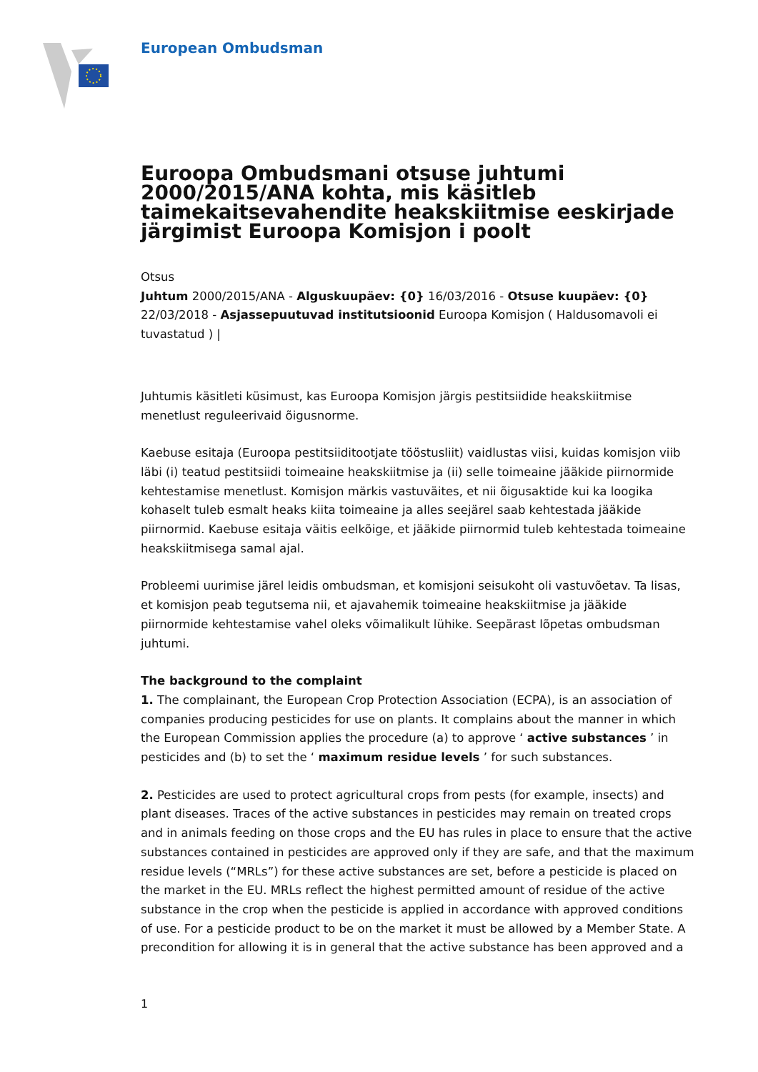European Ombudsman
Euroopa Ombudsmani otsuse juhtumi 2000/2015/ANA kohta, mis käsitleb taimekaitsevahendite heakskiitmise eeskirjade järgimist Euroopa Komisjon i poolt
Otsus
Juhtum 2000/2015/ANA - Alguskuupäev: {0} 16/03/2016 - Otsuse kuupäev: {0} 22/03/2018 - Asjassepuutuvad institutsioonid Euroopa Komisjon ( Haldusomavoli ei tuvastatud ) |
Juhtumis käsitleti küsimust, kas Euroopa Komisjon järgis pestitsiidide heakskiitmise menetlust reguleerivaid õigusnorme.
Kaebuse esitaja (Euroopa pestitsiiditootjate tööstusliit) vaidlustas viisi, kuidas komisjon viib läbi (i) teatud pestitsiidi toimeaine heakskiitmise ja (ii) selle toimeaine jääkide piirnormide kehtestamise menetlust. Komisjon märkis vastuväites, et nii õigusaktide kui ka loogika kohaselt tuleb esmalt heaks kiita toimeaine ja alles seejärel saab kehtestada jääkide piirnormid. Kaebuse esitaja väitis eelkõige, et jääkide piirnormid tuleb kehtestada toimeaine heakskiitmisega samal ajal.
Probleemi uurimise järel leidis ombudsman, et komisjoni seisukoht oli vastuvõetav. Ta lisas, et komisjon peab tegutsema nii, et ajavahemik toimeaine heakskiitmise ja jääkide piirnormide kehtestamise vahel oleks võimalikult lühike. Seepärast lõpetas ombudsman juhtumi.
The background to the complaint
1. The complainant, the European Crop Protection Association (ECPA), is an association of companies producing pesticides for use on plants. It complains about the manner in which the European Commission applies the procedure (a) to approve ‘ active substances ’ in pesticides and (b) to set the ‘ maximum residue levels ’ for such substances.
2. Pesticides are used to protect agricultural crops from pests (for example, insects) and plant diseases. Traces of the active substances in pesticides may remain on treated crops and in animals feeding on those crops and the EU has rules in place to ensure that the active substances contained in pesticides are approved only if they are safe, and that the maximum residue levels (“MRLs”) for these active substances are set, before a pesticide is placed on the market in the EU. MRLs reflect the highest permitted amount of residue of the active substance in the crop when the pesticide is applied in accordance with approved conditions of use. For a pesticide product to be on the market it must be allowed by a Member State. A precondition for allowing it is in general that the active substance has been approved and a
1